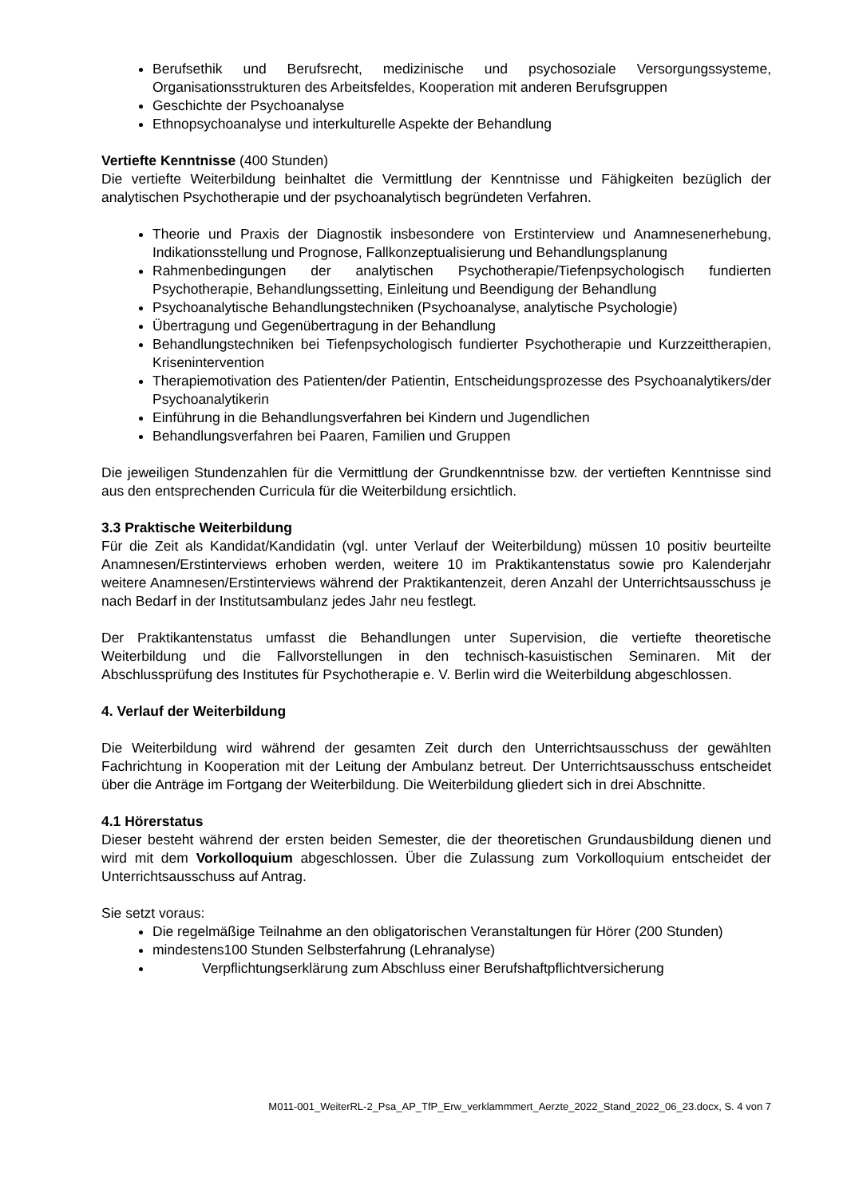Berufsethik und Berufsrecht, medizinische und psychosoziale Versorgungssysteme, Organisationsstrukturen des Arbeitsfeldes, Kooperation mit anderen Berufsgruppen
Geschichte der Psychoanalyse
Ethnopsychoanalyse und interkulturelle Aspekte der Behandlung
Vertiefte Kenntnisse (400 Stunden)
Die vertiefte Weiterbildung beinhaltet die Vermittlung der Kenntnisse und Fähigkeiten bezüglich der analytischen Psychotherapie und der psychoanalytisch begründeten Verfahren.
Theorie und Praxis der Diagnostik insbesondere von Erstinterview und Anamnesenerhebung, Indikationsstellung und Prognose, Fallkonzeptualisierung und Behandlungsplanung
Rahmenbedingungen der analytischen Psychotherapie/Tiefenpsychologisch fundierten Psychotherapie, Behandlungssetting, Einleitung und Beendigung der Behandlung
Psychoanalytische Behandlungstechniken (Psychoanalyse, analytische Psychologie)
Übertragung und Gegenübertragung in der Behandlung
Behandlungstechniken bei Tiefenpsychologisch fundierter Psychotherapie und Kurzzeittherapien, Krisenintervention
Therapiemotivation des Patienten/der Patientin, Entscheidungsprozesse des Psychoanalytikers/der Psychoanalytikerin
Einführung in die Behandlungsverfahren bei Kindern und Jugendlichen
Behandlungsverfahren bei Paaren, Familien und Gruppen
Die jeweiligen Stundenzahlen für die Vermittlung der Grundkenntnisse bzw. der vertieften Kenntnisse sind aus den entsprechenden Curricula für die Weiterbildung ersichtlich.
3.3 Praktische Weiterbildung
Für die Zeit als Kandidat/Kandidatin (vgl. unter Verlauf der Weiterbildung) müssen 10 positiv beurteilte Anamnesen/Erstinterviews erhoben werden, weitere 10 im Praktikantenstatus sowie pro Kalenderjahr weitere Anamnesen/Erstinterviews während der Praktikantenzeit, deren Anzahl der Unterrichtsausschuss je nach Bedarf in der Institutsambulanz jedes Jahr neu festlegt.
Der Praktikantenstatus umfasst die Behandlungen unter Supervision, die vertiefte theoretische Weiterbildung und die Fallvorstellungen in den technisch-kasuistischen Seminaren. Mit der Abschlussprüfung des Institutes für Psychotherapie e. V. Berlin wird die Weiterbildung abgeschlossen.
4. Verlauf der Weiterbildung
Die Weiterbildung wird während der gesamten Zeit durch den Unterrichtsausschuss der gewählten Fachrichtung in Kooperation mit der Leitung der Ambulanz betreut. Der Unterrichtsausschuss entscheidet über die Anträge im Fortgang der Weiterbildung. Die Weiterbildung gliedert sich in drei Abschnitte.
4.1 Hörerstatus
Dieser besteht während der ersten beiden Semester, die der theoretischen Grundausbildung dienen und wird mit dem Vorkolloquium abgeschlossen. Über die Zulassung zum Vorkolloquium entscheidet der Unterrichtsausschuss auf Antrag.
Sie setzt voraus:
Die regelmäßige Teilnahme an den obligatorischen Veranstaltungen für Hörer (200 Stunden)
mindestens100 Stunden Selbsterfahrung (Lehranalyse)
Verpflichtungserklärung zum Abschluss einer Berufshaftpflichtversicherung
M011-001_WeiterRL-2_Psa_AP_TfP_Erw_verklammmert_Aerzte_2022_Stand_2022_06_23.docx, S. 4 von 7